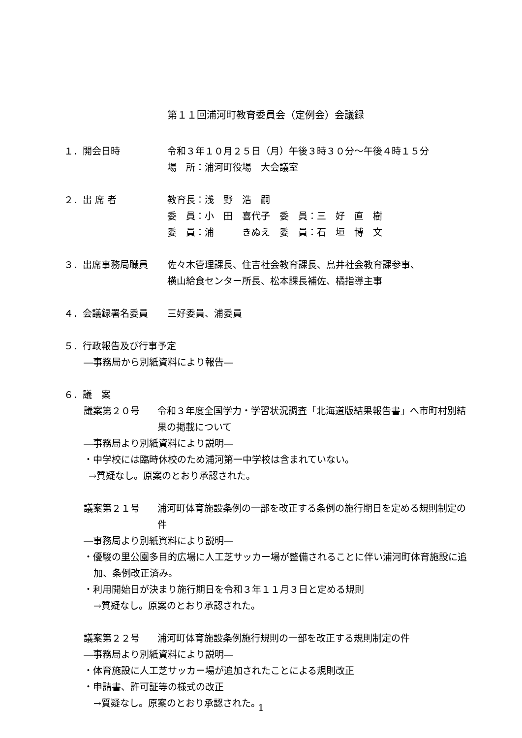第１１回浦河町教育委員会（定例会）会議録
１．開会日時 令和３年１０月２５日（月）午後３時３０分～午後４時１５分
場　所：浦河町役場　大会議室
２．出 席 者 教育長：浅　野　浩　嗣
委　員：小　田　喜代子　委　員：三　好　直　樹
委　員：浦　　　きぬえ　委　員：石　垣　博　文
３．出席事務局職員 佐々木管理課長、住吉社会教育課長、鳥井社会教育課参事、
横山給食センター所長、松本課長補佐、橘指導主事
４．会議録署名委員 三好委員、浦委員
５．行政報告及び行事予定
―事務局から別紙資料により報告―
６．議　案
議案第２０号 令和３年度全国学力・学習状況調査「北海道版結果報告書」へ市町村別結果の掲載について
―事務局より別紙資料により説明―
・中学校には臨時休校のため浦河第一中学校は含まれていない。
→質疑なし。原案のとおり承認された。
議案第２１号 浦河町体育施設条例の一部を改正する条例の施行期日を定める規則制定の件
―事務局より別紙資料により説明―
・優駿の里公園多目的広場に人工芝サッカー場が整備されることに伴い浦河町体育施設に追加、条例改正済み。
・利用開始日が決まり施行期日を令和３年１１月３日と定める規則
→質疑なし。原案のとおり承認された。
議案第２２号 浦河町体育施設条例施行規則の一部を改正する規則制定の件
―事務局より別紙資料により説明―
・体育施設に人工芝サッカー場が追加されたことによる規則改正
・申請書、許可証等の様式の改正
→質疑なし。原案のとおり承認された。
1